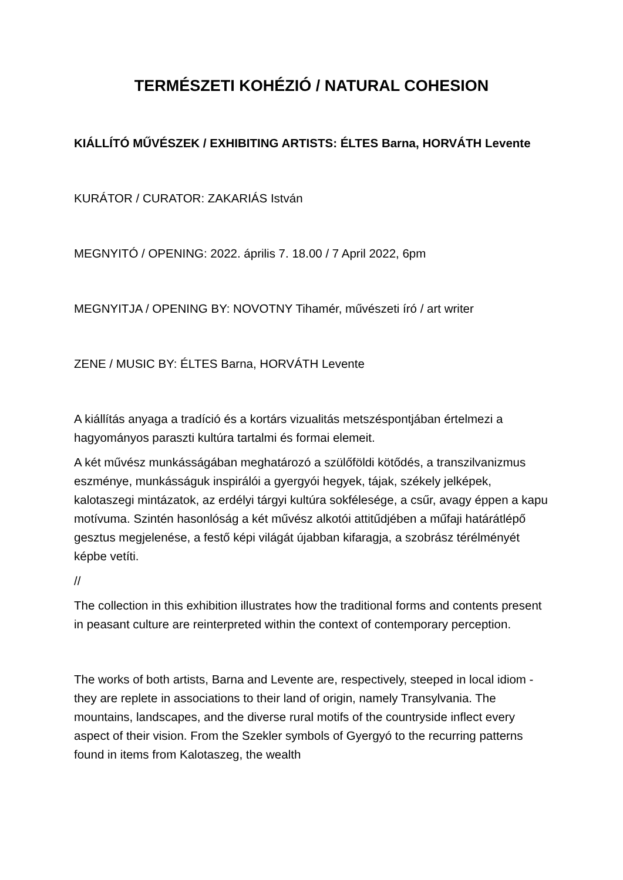TERMÉSZETI KOHÉZIÓ / NATURAL COHESION
KIÁLLÍTÓ MŰVÉSZEK / EXHIBITING ARTISTS: ÉLTES Barna, HORVÁTH Levente
KURÁTOR / CURATOR: ZAKARIÁS István
MEGNYITÓ / OPENING: 2022. április 7. 18.00 / 7 April 2022, 6pm
MEGNYITJA / OPENING BY: NOVOTNY Tihamér, művészeti író / art writer
ZENE / MUSIC BY: ÉLTES Barna, HORVÁTH Levente
A kiállítás anyaga a tradíció és a kortárs vizualitás metszéspontjában értelmezi a hagyományos paraszti kultúra tartalmi és formai elemeit.
A két művész munkásságában meghatározó a szülőföldi kötődés, a transzilvanizmus eszménye, munkásságuk inspirálói a gyergyói hegyek, tájak, székely jelképek, kalotaszegi mintázatok, az erdélyi tárgyi kultúra sokfélesége, a csűr, avagy éppen a kapu motívuma. Szintén hasonlóság a két művész alkotói attitűdjében a műfaji határátlépő gesztus megjelenése, a festő képi világát újabban kifaragja, a szobrász térélményét képbe vetíti.
//
The collection in this exhibition illustrates how the traditional forms and contents present in peasant culture are reinterpreted within the context of contemporary perception.
The works of both artists, Barna and Levente are, respectively, steeped in local idiom - they are replete in associations to their land of origin, namely Transylvania. The mountains, landscapes, and the diverse rural motifs of the countryside inflect every aspect of their vision. From the Szekler symbols of Gyergyó to the recurring patterns found in items from Kalotaszeg, the wealth